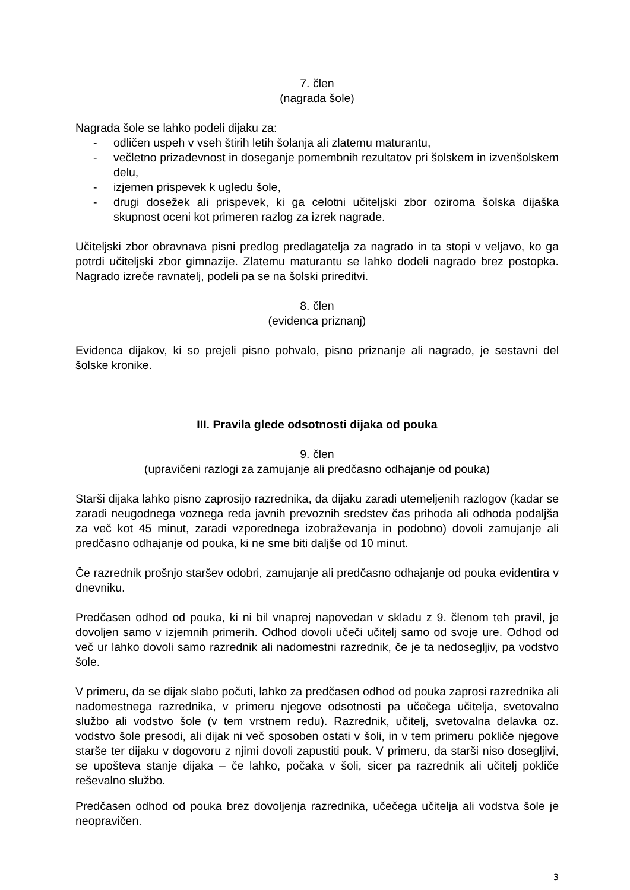7. člen
(nagrada šole)
Nagrada šole se lahko podeli dijaku za:
- odličen uspeh v vseh štirih letih šolanja ali zlatemu maturantu,
- večletno prizadevnost in doseganje pomembnih rezultatov pri šolskem in izvenšolskem delu,
- izjemen prispevek k ugledu šole,
- drugi dosežek ali prispevek, ki ga celotni učiteljski zbor oziroma šolska dijaška skupnost oceni kot primeren razlog za izrek nagrade.
Učiteljski zbor obravnava pisni predlog predlagatelja za nagrado in ta stopi v veljavo, ko ga potrdi učiteljski zbor gimnazije. Zlatemu maturantu se lahko dodeli nagrado brez postopka. Nagrado izreče ravnatelj, podeli pa se na šolski prireditvi.
8. člen
(evidenca priznanj)
Evidenca dijakov, ki so prejeli pisno pohvalo, pisno priznanje ali nagrado, je sestavni del šolske kronike.
III. Pravila glede odsotnosti dijaka od pouka
9. člen
(upravičeni razlogi za zamujanje ali predčasno odhajanje od pouka)
Starši dijaka lahko pisno zaprosijo razrednika, da dijaku zaradi utemeljenih razlogov (kadar se zaradi neugodnega voznega reda javnih prevoznih sredstev čas prihoda ali odhoda podaljša za več kot 45 minut, zaradi vzporednega izobraževanja in podobno) dovoli zamujanje ali predčasno odhajanje od pouka, ki ne sme biti daljše od 10 minut.
Če razrednik prošnjo staršev odobri, zamujanje ali predčasno odhajanje od pouka evidentira v dnevniku.
Predčasen odhod od pouka, ki ni bil vnaprej napovedan v skladu z 9. členom teh pravil, je dovoljen samo v izjemnih primerih. Odhod dovoli učeči učitelj samo od svoje ure. Odhod od več ur lahko dovoli samo razrednik ali nadomestni razrednik, če je ta nedosegljiv, pa vodstvo šole.
V primeru, da se dijak slabo počuti, lahko za predčasen odhod od pouka zaprosi razrednika ali nadomestnega razrednika, v primeru njegove odsotnosti pa učečega učitelja, svetovalno službo ali vodstvo šole (v tem vrstnem redu). Razrednik, učitelj, svetovalna delavka oz. vodstvo šole presodi, ali dijak ni več sposoben ostati v šoli, in v tem primeru pokliče njegove starše ter dijaku v dogovoru z njimi dovoli zapustiti pouk. V primeru, da starši niso dosegljivi, se upošteva stanje dijaka – če lahko, počaka v šoli, sicer pa razrednik ali učitelj pokliče reševalno službo.
Predčasen odhod od pouka brez dovoljenja razrednika, učečega učitelja ali vodstva šole je neopravičen.
3